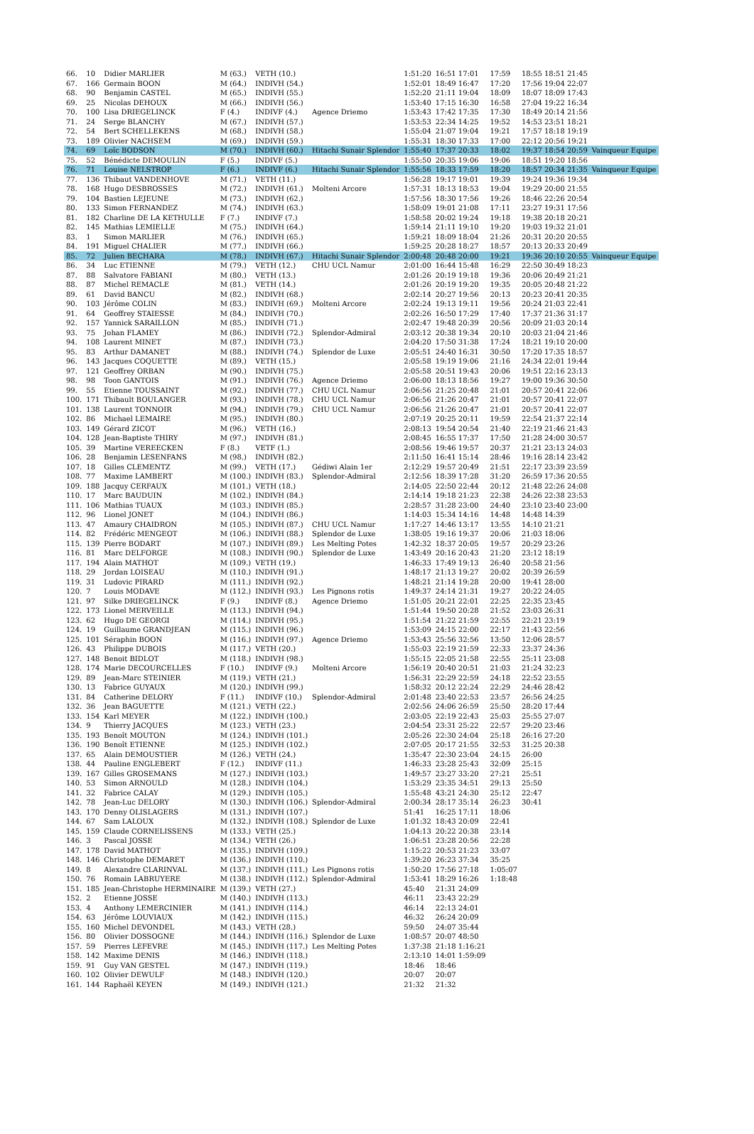| 66. | 10 | Didier MARLIER | M (63.) | VETH (10.) | | 1:51:20 | 16:51 17:01 | 17:59 | 18:55 18:51 21:45 | |
| 67. | 166 | Germain BOON | M (64.) | INDIVH (54.) | | 1:52:01 | 18:49 16:47 | 17:20 | 17:56 19:04 22:07 | |
| 68. | 90 | Benjamin CASTEL | M (65.) | INDIVH (55.) | | 1:52:20 | 21:11 19:04 | 18:09 | 18:07 18:09 17:43 | |
| 69. | 25 | Nicolas DEHOUX | M (66.) | INDIVH (56.) | | 1:53:40 | 17:15 16:30 | 16:58 | 27:04 19:22 16:34 | |
| 70. | 100 | Lisa DRIEGELINCK | F (4.) | INDIVF (4.) | Agence Driemo | 1:53:43 | 17:42 17:35 | 17:30 | 18:49 20:14 21:56 | |
| 71. | 24 | Serge BLANCHY | M (67.) | INDIVH (57.) | | 1:53:53 | 22:34 14:25 | 19:52 | 14:53 23:51 18:21 | |
| 72. | 54 | Bert SCHELLEKENS | M (68.) | INDIVH (58.) | | 1:55:04 | 21:07 19:04 | 19:21 | 17:57 18:18 19:19 | |
| 73. | 189 | Olivier NACHSEM | M (69.) | INDIVH (59.) | | 1:55:31 | 18:30 17:33 | 17:00 | 22:12 20:56 19:21 | |
| 74. | 69 | Loïc BODSON | M (70.) | INDIVH (60.) | Hitachi Sunair Splendor | 1:55:40 | 17:37 20:33 | 18:02 | 19:37 18:54 20:59 | Vainqueur Equipe |
| 75. | 52 | Bénédicte DEMOULIN | F (5.) | INDIVF (5.) | | 1:55:50 | 20:35 19:06 | 19:06 | 18:51 19:20 18:56 | |
| 76. | 71 | Louise NELSTROP | F (6.) | INDIVF (6.) | Hitachi Sunair Splendor | 1:55:56 | 18:33 17:59 | 18:20 | 18:57 20:34 21:35 | Vainqueur Equipe |
| 77. | 136 | Thibaut VANDENHOVE | M (71.) | VETH (11.) | | 1:56:28 | 19:17 19:01 | 19:39 | 19:24 19:36 19:34 | |
| 78. | 168 | Hugo DESBROSSES | M (72.) | INDIVH (61.) | Molteni Arcore | 1:57:31 | 18:13 18:53 | 19:04 | 19:29 20:00 21:55 | |
| 79. | 104 | Bastien LEJEUNE | M (73.) | INDIVH (62.) | | 1:57:56 | 18:30 17:56 | 19:26 | 18:46 22:26 20:54 | |
| 80. | 133 | Simon FERNANDEZ | M (74.) | INDIVH (63.) | | 1:58:09 | 19:01 21:08 | 17:11 | 23:27 19:31 17:56 | |
| 81. | 182 | Charline DE LA KETHULLE | F (7.) | INDIVF (7.) | | 1:58:58 | 20:02 19:24 | 19:18 | 19:38 20:18 20:21 | |
| 82. | 145 | Mathias LEMIELLE | M (75.) | INDIVH (64.) | | 1:59:14 | 21:11 19:10 | 19:20 | 19:03 19:32 21:01 | |
| 83. | 1 | Simon MARLIER | M (76.) | INDIVH (65.) | | 1:59:21 | 18:09 18:04 | 21:26 | 20:31 20:20 20:55 | |
| 84. | 191 | Miguel CHALIER | M (77.) | INDIVH (66.) | | 1:59:25 | 20:28 18:27 | 18:57 | 20:13 20:33 20:49 | |
| 85. | 72 | Julien BECHARA | M (78.) | INDIVH (67.) | Hitachi Sunair Splendor | 2:00:48 | 20:48 20:00 | 19:21 | 19:36 20:10 20:55 | Vainqueur Equipe |
| 86. | 34 | Luc ETIENNE | M (79.) | VETH (12.) | CHU UCL Namur | 2:01:00 | 16:44 15:48 | 16:29 | 22:50 30:49 18:23 | |
| 87. | 88 | Salvatore FABIANI | M (80.) | VETH (13.) | | 2:01:26 | 20:19 19:18 | 19:36 | 20:06 20:49 21:21 | |
| 88. | 87 | Michel REMACLE | M (81.) | VETH (14.) | | 2:01:26 | 20:19 19:20 | 19:35 | 20:05 20:48 21:22 | |
| 89. | 61 | David BANCU | M (82.) | INDIVH (68.) | | 2:02:14 | 20:27 19:56 | 20:13 | 20:23 20:41 20:35 | |
| 90. | 103 | Jérôme COLIN | M (83.) | INDIVH (69.) | Molteni Arcore | 2:02:24 | 19:13 19:11 | 19:56 | 20:24 21:03 22:41 | |
| 91. | 64 | Geoffrey STAIESSE | M (84.) | INDIVH (70.) | | 2:02:26 | 16:50 17:29 | 17:40 | 17:37 21:36 31:17 | |
| 92. | 157 | Yannick SARAILLON | M (85.) | INDIVH (71.) | | 2:02:47 | 19:48 20:39 | 20:56 | 20:09 21:03 20:14 | |
| 93. | 75 | Johan FLAMEY | M (86.) | INDIVH (72.) | Splendor-Admiral | 2:03:12 | 20:38 19:34 | 20:10 | 20:03 21:04 21:46 | |
| 94. | 108 | Laurent MINET | M (87.) | INDIVH (73.) | | 2:04:20 | 17:50 31:38 | 17:24 | 18:21 19:10 20:00 | |
| 95. | 83 | Arthur DAMANET | M (88.) | INDIVH (74.) | Splendor de Luxe | 2:05:51 | 24:40 16:31 | 30:50 | 17:20 17:35 18:57 | |
| 96. | 143 | Jacques COQUETTE | M (89.) | VETH (15.) | | 2:05:58 | 19:19 19:06 | 21:16 | 24:34 22:01 19:44 | |
| 97. | 121 | Geoffrey ORBAN | M (90.) | INDIVH (75.) | | 2:05:58 | 20:51 19:43 | 20:06 | 19:51 22:16 23:13 | |
| 98. | 98 | Toon GANTOIS | M (91.) | INDIVH (76.) | Agence Driemo | 2:06:00 | 18:13 18:56 | 19:27 | 19:00 19:36 30:50 | |
| 99. | 55 | Etienne TOUSSAINT | M (92.) | INDIVH (77.) | CHU UCL Namur | 2:06:56 | 21:25 20:48 | 21:01 | 20:57 20:41 22:06 | |
| 100. | 171 | Thibault BOULANGER | M (93.) | INDIVH (78.) | CHU UCL Namur | 2:06:56 | 21:26 20:47 | 21:01 | 20:57 20:41 22:07 | |
| 101. | 138 | Laurent TONNOIR | M (94.) | INDIVH (79.) | CHU UCL Namur | 2:06:56 | 21:26 20:47 | 21:01 | 20:57 20:41 22:07 | |
| 102. | 86 | Michael LEMAIRE | M (95.) | INDIVH (80.) | | 2:07:19 | 20:25 20:11 | 19:59 | 22:54 21:37 22:14 | |
| 103. | 149 | Gérard ZICOT | M (96.) | VETH (16.) | | 2:08:13 | 19:54 20:54 | 21:40 | 22:19 21:46 21:43 | |
| 104. | 128 | Jean-Baptiste THIRY | M (97.) | INDIVH (81.) | | 2:08:45 | 16:55 17:37 | 17:50 | 21:28 24:00 30:57 | |
| 105. | 39 | Martine VEREECKEN | F (8.) | VETF (1.) | | 2:08:56 | 19:46 19:57 | 20:37 | 21:21 23:13 24:03 | |
| 106. | 28 | Benjamin LESENFANS | M (98.) | INDIVH (82.) | | 2:11:50 | 16:41 15:14 | 28:46 | 19:16 28:14 23:42 | |
| 107. | 18 | Gilles CLEMENTZ | M (99.) | VETH (17.) | Gédiwi Alain 1er | 2:12:29 | 19:57 20:49 | 21:51 | 22:17 23:39 23:59 | |
| 108. | 77 | Maxime LAMBERT | M (100.) | INDIVH (83.) | Splendor-Admiral | 2:12:56 | 18:39 17:28 | 31:20 | 26:59 17:36 20:55 | |
| 109. | 188 | Jacquy CERFAUX | M (101.) | VETH (18.) | | 2:14:05 | 22:50 22:44 | 20:12 | 21:48 22:26 24:08 | |
| 110. | 17 | Marc BAUDUIN | M (102.) | INDIVH (84.) | | 2:14:14 | 19:18 21:23 | 22:38 | 24:26 22:38 23:53 | |
| 111. | 106 | Mathias TUAUX | M (103.) | INDIVH (85.) | | 2:28:57 | 31:28 23:00 | 24:40 | 23:10 23:40 23:00 | |
| 112. | 96 | Lionel JONET | M (104.) | INDIVH (86.) | | 1:14:03 | 15:34 14:16 | 14:48 | 14:48 14:39 | |
| 113. | 47 | Amaury CHAIDRON | M (105.) | INDIVH (87.) | CHU UCL Namur | 1:17:27 | 14:46 13:17 | 13:55 | 14:10 21:21 | |
| 114. | 82 | Frédéric MENGEOT | M (106.) | INDIVH (88.) | Splendor de Luxe | 1:38:05 | 19:16 19:37 | 20:06 | 21:03 18:06 | |
| 115. | 139 | Pierre BODART | M (107.) | INDIVH (89.) | Les Melting Potes | 1:42:32 | 18:37 20:05 | 19:57 | 20:29 23:26 | |
| 116. | 81 | Marc DELFORGE | M (108.) | INDIVH (90.) | Splendor de Luxe | 1:43:49 | 20:16 20:43 | 21:20 | 23:12 18:19 | |
| 117. | 194 | Alain MATHOT | M (109.) | VETH (19.) | | 1:46:33 | 17:49 19:13 | 26:40 | 20:58 21:56 | |
| 118. | 29 | Jordan LOISEAU | M (110.) | INDIVH (91.) | | 1:48:17 | 21:13 19:27 | 20:02 | 20:39 26:59 | |
| 119. | 31 | Ludovic PIRARD | M (111.) | INDIVH (92.) | | 1:48:21 | 21:14 19:28 | 20:00 | 19:41 28:00 | |
| 120. | 7 | Louis MODAVE | M (112.) | INDIVH (93.) | Les Pignons rotis | 1:49:37 | 24:14 21:31 | 19:27 | 20:22 24:05 | |
| 121. | 97 | Silke DRIEGELINCK | F (9.) | INDIVF (8.) | Agence Driemo | 1:51:05 | 20:21 22:01 | 22:25 | 22:35 23:45 | |
| 122. | 173 | Lionel MERVEILLE | M (113.) | INDIVH (94.) | | 1:51:44 | 19:50 20:28 | 21:52 | 23:03 26:31 | |
| 123. | 62 | Hugo DE GEORGI | M (114.) | INDIVH (95.) | | 1:51:54 | 21:22 21:59 | 22:55 | 22:21 23:19 | |
| 124. | 19 | Guillaume GRANDJEAN | M (115.) | INDIVH (96.) | | 1:53:09 | 24:15 22:00 | 22:17 | 21:43 22:56 | |
| 125. | 101 | Séraphin BOON | M (116.) | INDIVH (97.) | Agence Driemo | 1:53:43 | 25:56 32:56 | 13:50 | 12:06 28:57 | |
| 126. | 43 | Philippe DUBOIS | M (117.) | VETH (20.) | | 1:55:03 | 22:19 21:59 | 22:33 | 23:37 24:36 | |
| 127. | 148 | Benoit BIDLOT | M (118.) | INDIVH (98.) | | 1:55:15 | 22:05 21:58 | 22:55 | 25:11 23:08 | |
| 128. | 174 | Marie DECOURCELLES | F (10.) | INDIVF (9.) | Molteni Arcore | 1:56:19 | 20:40 20:51 | 21:03 | 21:24 32:23 | |
| 129. | 89 | Jean-Marc STEINIER | M (119.) | VETH (21.) | | 1:56:31 | 22:29 22:59 | 24:18 | 22:52 23:55 | |
| 130. | 13 | Fabrice GUYAUX | M (120.) | INDIVH (99.) | | 1:58:32 | 20:12 22:24 | 22:29 | 24:46 28:42 | |
| 131. | 84 | Catherine DELORY | F (11.) | INDIVF (10.) | Splendor-Admiral | 2:01:48 | 23:40 22:53 | 23:57 | 26:56 24:25 | |
| 132. | 36 | Jean BAGUETTE | M (121.) | VETH (22.) | | 2:02:56 | 24:06 26:59 | 25:50 | 28:20 17:44 | |
| 133. | 154 | Karl MEYER | M (122.) | INDIVH (100.) | | 2:03:05 | 22:19 22:43 | 25:03 | 25:55 27:07 | |
| 134. | 9 | Thierry JACQUES | M (123.) | VETH (23.) | | 2:04:54 | 23:31 25:22 | 22:57 | 29:20 23:46 | |
| 135. | 193 | Benoît MOUTON | M (124.) | INDIVH (101.) | | 2:05:26 | 22:30 24:04 | 25:18 | 26:16 27:20 | |
| 136. | 190 | Benoît ETIENNE | M (125.) | INDIVH (102.) | | 2:07:05 | 20:17 21:55 | 32:53 | 31:25 20:38 | |
| 137. | 65 | Alain DEMOUSTIER | M (126.) | VETH (24.) | | 1:35:47 | 22:30 23:04 | 24:15 | 26:00 | |
| 138. | 44 | Pauline ENGLEBERT | F (12.) | INDIVF (11.) | | 1:46:33 | 23:28 25:43 | 32:09 | 25:15 | |
| 139. | 167 | Gilles GROSEMANS | M (127.) | INDIVH (103.) | | 1:49:57 | 23:27 33:20 | 27:21 | 25:51 | |
| 140. | 53 | Simon ARNOULD | M (128.) | INDIVH (104.) | | 1:53:29 | 23:35 34:51 | 29:13 | 25:50 | |
| 141. | 32 | Fabrice CALAY | M (129.) | INDIVH (105.) | | 1:55:48 | 43:21 24:30 | 25:12 | 22:47 | |
| 142. | 78 | Jean-Luc DELORY | M (130.) | INDIVH (106.) | Splendor-Admiral | 2:00:34 | 28:17 35:14 | 26:23 | 30:41 | |
| 143. | 170 | Denny OLISLAGERS | M (131.) | INDIVH (107.) | | 51:41 | 16:25 17:11 | 18:06 | | |
| 144. | 67 | Sam LALOUX | M (132.) | INDIVH (108.) | Splendor de Luxe | 1:01:32 | 18:43 20:09 | 22:41 | | |
| 145. | 159 | Claude CORNELISSENS | M (133.) | VETH (25.) | | 1:04:13 | 20:22 20:38 | 23:14 | | |
| 146. | 3 | Pascal JOSSE | M (134.) | VETH (26.) | | 1:06:51 | 23:28 20:56 | 22:28 | | |
| 147. | 178 | David MATHOT | M (135.) | INDIVH (109.) | | 1:15:22 | 20:53 21:23 | 33:07 | | |
| 148. | 146 | Christophe DEMARET | M (136.) | INDIVH (110.) | | 1:39:20 | 26:23 37:34 | 35:25 | | |
| 149. | 8 | Alexandre CLARINVAL | M (137.) | INDIVH (111.) | Les Pignons rotis | 1:50:20 | 17:56 27:18 | 1:05:07 | | |
| 150. | 76 | Romain LABRUYERE | M (138.) | INDIVH (112.) | Splendor-Admiral | 1:53:41 | 18:29 16:26 | 1:18:48 | | |
| 151. | 185 | Jean-Christophe HERMINAIRE | M (139.) | VETH (27.) | | 45:40 | 21:31 24:09 | | | |
| 152. | 2 | Etienne JOSSE | M (140.) | INDIVH (113.) | | 46:11 | 23:43 22:29 | | | |
| 153. | 4 | Anthony LEMERCINIER | M (141.) | INDIVH (114.) | | 46:14 | 22:13 24:01 | | | |
| 154. | 63 | Jérôme LOUVIAUX | M (142.) | INDIVH (115.) | | 46:32 | 26:24 20:09 | | | |
| 155. | 160 | Michel DEVONDEL | M (143.) | VETH (28.) | | 59:50 | 24:07 35:44 | | | |
| 156. | 80 | Olivier DOSSOGNE | M (144.) | INDIVH (116.) | Splendor de Luxe | 1:08:57 | 20:07 48:50 | | | |
| 157. | 59 | Pierres LEFEVRE | M (145.) | INDIVH (117.) | Les Melting Potes | 1:37:38 | 21:18 1:16:21 | | | |
| 158. | 142 | Maxime DENIS | M (146.) | INDIVH (118.) | | 2:13:10 | 14:01 1:59:09 | | | |
| 159. | 91 | Guy VAN GESTEL | M (147.) | INDIVH (119.) | | 18:46 | 18:46 | | | |
| 160. | 102 | Olivier DEWULF | M (148.) | INDIVH (120.) | | 20:07 | 20:07 | | | |
| 161. | 144 | Raphaël KEYEN | M (149.) | INDIVH (121.) | | 21:32 | 21:32 | | | |